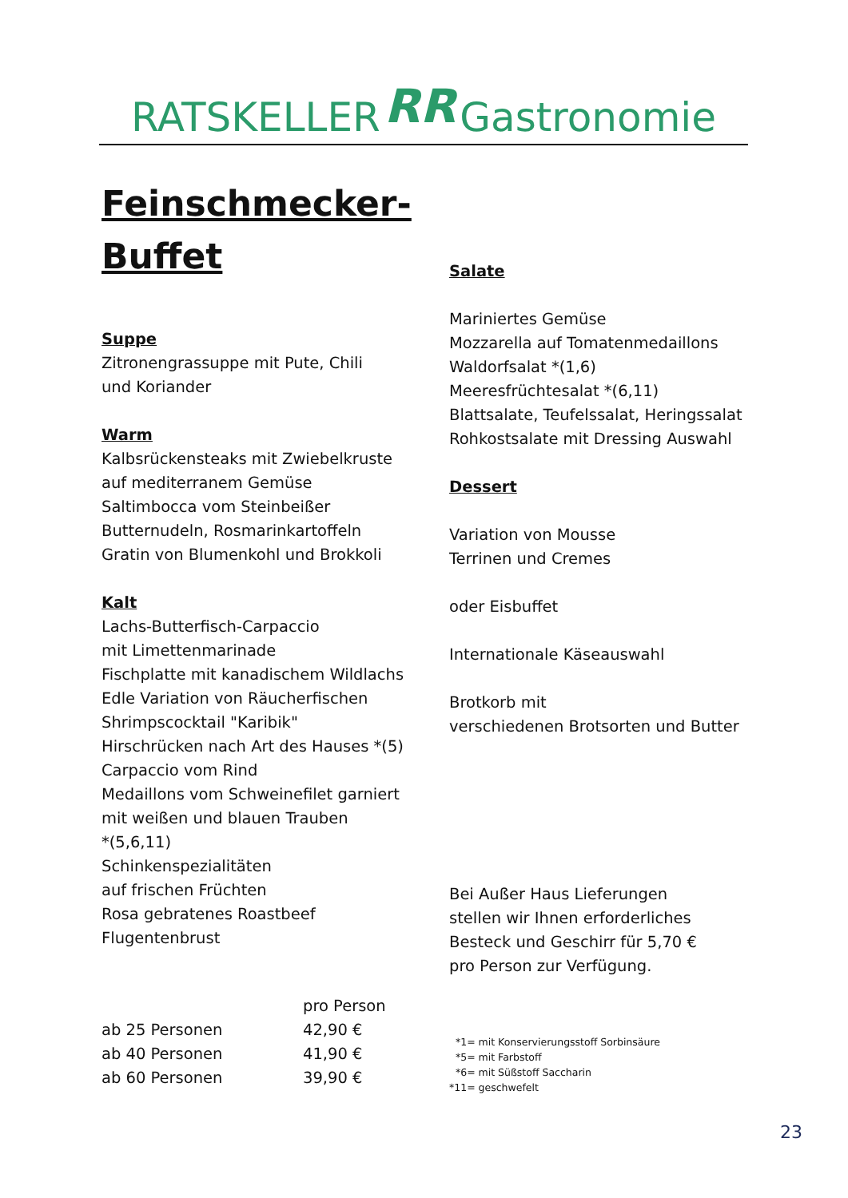RATSKELLER RR Gastronomie
Feinschmecker-
Buffet
Suppe
Zitronengrassuppe mit Pute, Chili
und Koriander
Warm
Kalbsrückensteaks mit Zwiebelkruste
auf mediterranem Gemüse
Saltimbocca vom Steinbeißer
Butternudeln, Rosmarinkartoffeln
Gratin von Blumenkohl und Brokkoli
Kalt
Lachs-Butterfisch-Carpaccio
mit Limettenmarinade
Fischplatte mit kanadischem Wildlachs
Edle Variation von Räucherfischen
Shrimpscocktail "Karibik"
Hirschrücken nach Art des Hauses *(5)
Carpaccio vom Rind
Medaillons vom Schweinefilet garniert
mit weißen und blauen Trauben
*(5,6,11)
Schinkenspezialitäten
auf frischen Früchten
Rosa gebratenes Roastbeef
Flugentenbrust
| | pro Person |
| ab 25 Personen | 42,90 € |
| ab 40 Personen | 41,90 € |
| ab 60 Personen | 39,90 € |
Salate
Mariniertes Gemüse
Mozzarella auf Tomatenmedaillons
Waldorfsalat *(1,6)
Meeresfrüchtesalat *(6,11)
Blattsalate, Teufelssalat, Heringssalat
Rohkostsalate mit Dressing Auswahl
Dessert
Variation von Mousse
Terrinen und Cremes
oder Eisbuffet
Internationale Käseauswahl
Brotkorb mit
verschiedenen Brotsorten und Butter
Bei Außer Haus Lieferungen
stellen wir Ihnen erforderliches
Besteck und Geschirr für 5,70 €
pro Person zur Verfügung.
*1= mit Konservierungsstoff Sorbinsäure
*5= mit Farbstoff
*6= mit Süßstoff Saccharin
*11= geschwefelt
23